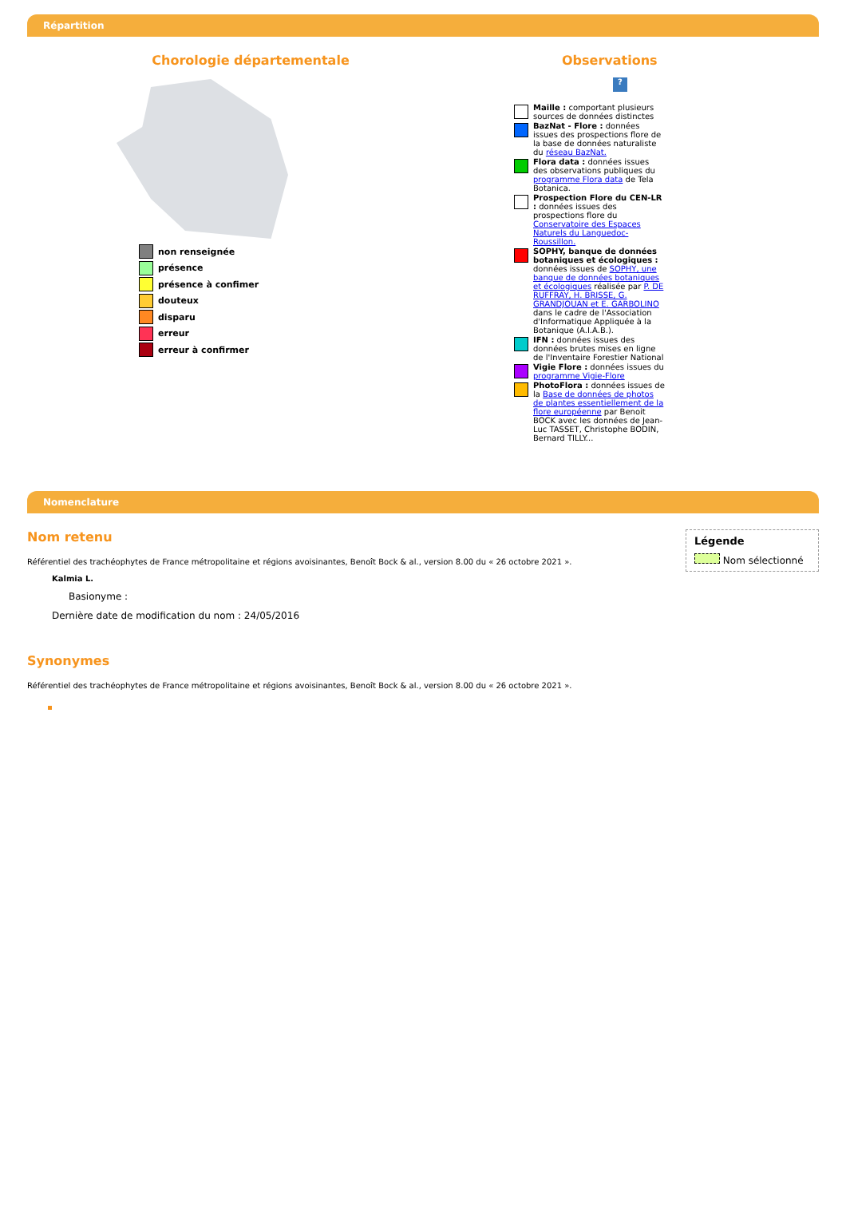Répartition
Chorologie départementale
non renseignée
présence
présence à confimer
douteux
disparu
erreur
erreur à confirmer
Observations
?
Maille : comportant plusieurs sources de données distinctes
BazNat - Flore : données issues des prospections flore de la base de données naturaliste du réseau BazNat.
Flora data : données issues des observations publiques du programme Flora data de Tela Botanica.
Prospection Flore du CEN-LR : données issues des prospections flore du Conservatoire des Espaces Naturels du Languedoc-Roussillon.
SOPHY, banque de données botaniques et écologiques : données issues de SOPHY, une banque de données botaniques et écologiques réalisée par P. DE RUFFRAY, H. BRISSE, G. GRANDJOUAN et E. GARBOLINO dans le cadre de l'Association d'Informatique Appliquée à la Botanique (A.I.A.B.).
IFN : données issues des données brutes mises en ligne de l'Inventaire Forestier National
Vigie Flore : données issues du programme Vigie-Flore
PhotoFlora : données issues de la Base de données de photos de plantes essentiellement de la flore européenne par Benoit BOCK avec les données de Jean-Luc TASSET, Christophe BODIN, Bernard TILLY...
Nomenclature
Légende
Nom sélectionné
Nom retenu
Référentiel des trachéophytes de France métropolitaine et régions avoisinantes, Benoît Bock & al., version 8.00 du « 26 octobre 2021 ».
Kalmia L.
Basionyme :
Dernière date de modification du nom : 24/05/2016
Synonymes
Référentiel des trachéophytes de France métropolitaine et régions avoisinantes, Benoît Bock & al., version 8.00 du « 26 octobre 2021 ».